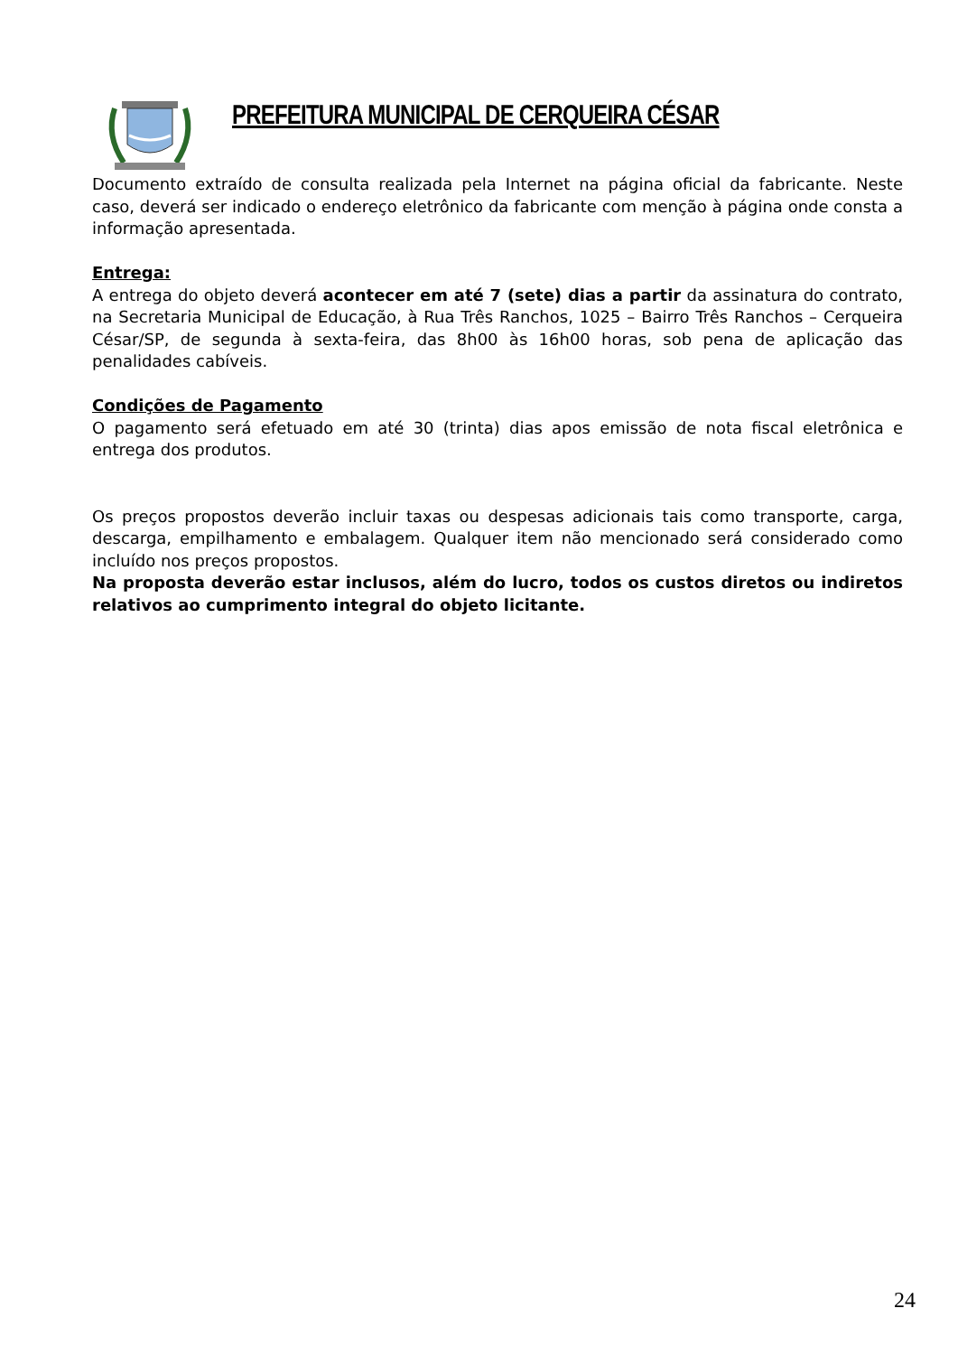PREFEITURA MUNICIPAL DE CERQUEIRA CÉSAR
Documento extraído de consulta realizada pela Internet na página oficial da fabricante. Neste caso, deverá ser indicado o endereço eletrônico da fabricante com menção à página onde consta a informação apresentada.
Entrega:
A entrega do objeto deverá acontecer em até 7 (sete) dias a partir da assinatura do contrato, na Secretaria Municipal de Educação, à Rua Três Ranchos, 1025 – Bairro Três Ranchos – Cerqueira César/SP, de segunda à sexta-feira, das 8h00 às 16h00 horas, sob pena de aplicação das penalidades cabíveis.
Condições de Pagamento
O pagamento será efetuado em até 30 (trinta) dias apos emissão de nota fiscal eletrônica e entrega dos produtos.
Os preços propostos deverão incluir taxas ou despesas adicionais tais como transporte, carga, descarga, empilhamento e embalagem. Qualquer item não mencionado será considerado como incluído nos preços propostos.
Na proposta deverão estar inclusos, além do lucro, todos os custos diretos ou indiretos relativos ao cumprimento integral do objeto licitante.
24